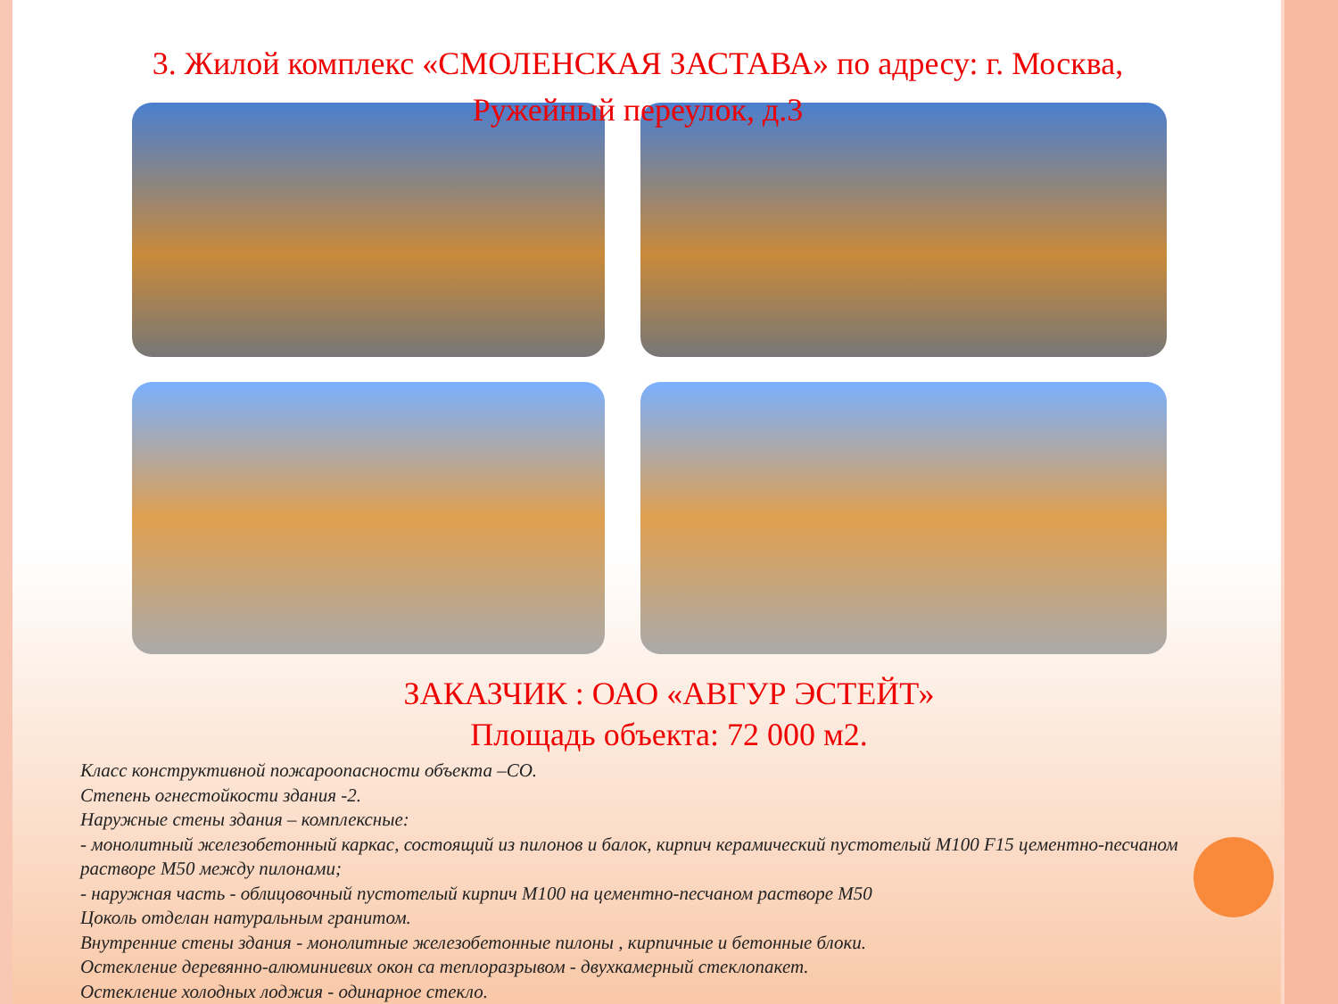3. Жилой комплекс «СМОЛЕНСКАЯ ЗАСТАВА» по адресу: г. Москва, Ружейный переулок, д.3
ЗАКАЗЧИК : ОАО «АВГУР ЭСТЕЙТ»
Площадь объекта: 72 000 м2.
Класс конструктивной пожароопасности объекта –СО.
Степень огнестойкости здания -2.
Наружные стены здания – комплексные:
- монолитный железобетонный каркас, состоящий из пилонов и балок, кирпич керамический пустотелый М100 F15 цементно-песчаном растворе М50 между пилонами;
- наружная часть - облицовочный пустотелый кирпич М100 на цементно-песчаном растворе М50
Цоколь отделан натуральным гранитом.
Внутренние стены здания - монолитные железобетонные пилоны , кирпичные и бетонные блоки.
Остекление деревянно-алюминиевих окон са теплоразрывом - двухкамерный стеклопакет.
Остекление холодных лоджия - одинарное стекло.